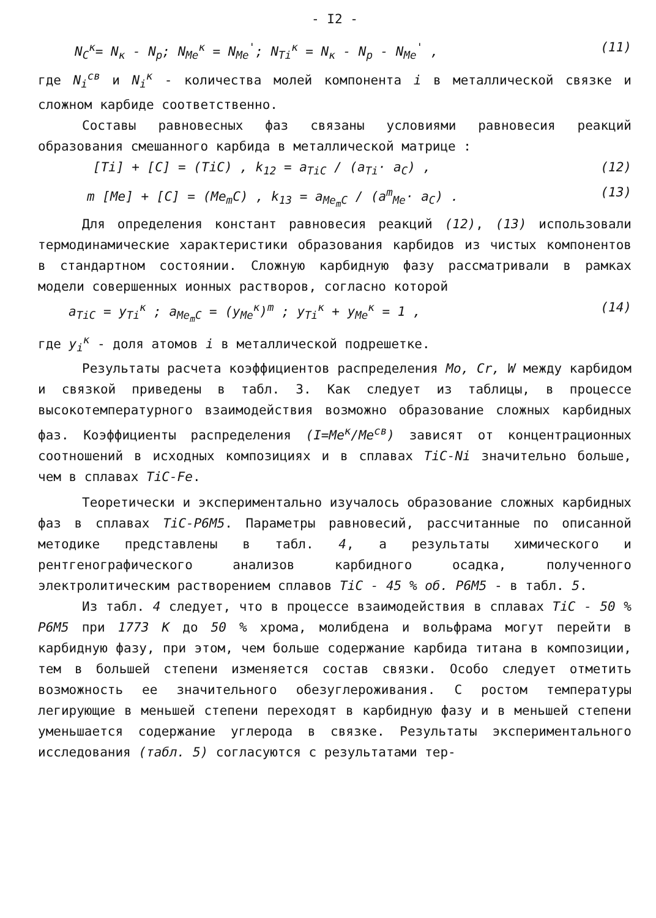- I2 -
N<sub>C</sub><sup>к</sup>= N<sub>к</sub> - N<sub>p</sub>; N<sub>Me</sub><sup>к</sup> = N<sub>Me</sub><sup>'</sup>; N<sub>Ti</sub><sup>к</sup> = N<sub>к</sub> - N<sub>p</sub> - N<sub>Me</sub><sup>'</sup> , (11)
где N<sub>i</sub><sup>св</sup> и N<sub>i</sub><sup>к</sup> - количества молей компонента i в металлической связке и сложном карбиде соответственно.
Составы равновесных фаз связаны условиями равновесия реакций образования смешанного карбида в металлической матрице :
[Ti] + [C] = (TiC) , k<sub>12</sub> = a<sub>TiC</sub> / (a<sub>Ti</sub>· a<sub>C</sub>) , (12)
m [Me] + [C] = (Me<sub>m</sub>C) , k<sub>13</sub> = a<sub>Me<sub>m</sub>C</sub> / (a<sup>m</sup><sub>Me</sub>· a<sub>C</sub>) . (13)
Для определения констант равновесия реакций (12), (13) использовали термодинамические характеристики образования карбидов из чистых компонентов в стандартном состоянии. Сложную карбидную фазу рассматривали в рамках модели совершенных ионных растворов, согласно которой
a<sub>TiC</sub> = y<sub>Ti</sub><sup>к</sup> ; a<sub>Me<sub>m</sub>C</sub> = (y<sub>Me</sub><sup>к</sup>)<sup>m</sup> ; y<sub>Ti</sub><sup>к</sup> + y<sub>Me</sub><sup>к</sup> = 1 , (14)
где y<sub>i</sub><sup>к</sup> - доля атомов i в металлической подрешетке.
Результаты расчета коэффициентов распределения Mo, Cr, W между карбидом и связкой приведены в табл. 3. Как следует из таблицы, в процессе высокотемпературного взаимодействия возможно образование сложных карбидных фаз. Коэффициенты распределения (I=Me<sup>к</sup>/Me<sup>св</sup>) зависят от концентрационных соотношений в исходных композициях и в сплавах TiC-Ni значительно больше, чем в сплавах TiC-Fe.
Теоретически и экспериментально изучалось образование сложных карбидных фаз в сплавах TiC-P6M5. Параметры равновесий, рассчитанные по описанной методике представлены в табл. 4, а результаты химического и рентгенографического анализов карбидного осадка, полученного электролитическим растворением сплавов TiC - 45 % об. P6M5 - в табл. 5.
Из табл. 4 следует, что в процессе взаимодействия в сплавах TiC - 50 % P6M5 при 1773 К до 50 % хрома, молибдена и вольфрама могут перейти в карбидную фазу, при этом, чем больше содержание карбида титана в композиции, тем в большей степени изменяется состав связки. Особо следует отметить возможность ее значительного обезуглероживания. С ростом температуры легирующие в меньшей степени переходят в карбидную фазу и в меньшей степени уменьшается содержание углерода в связке. Результаты экспериментального исследования (табл. 5) согласуются с результатами тер-